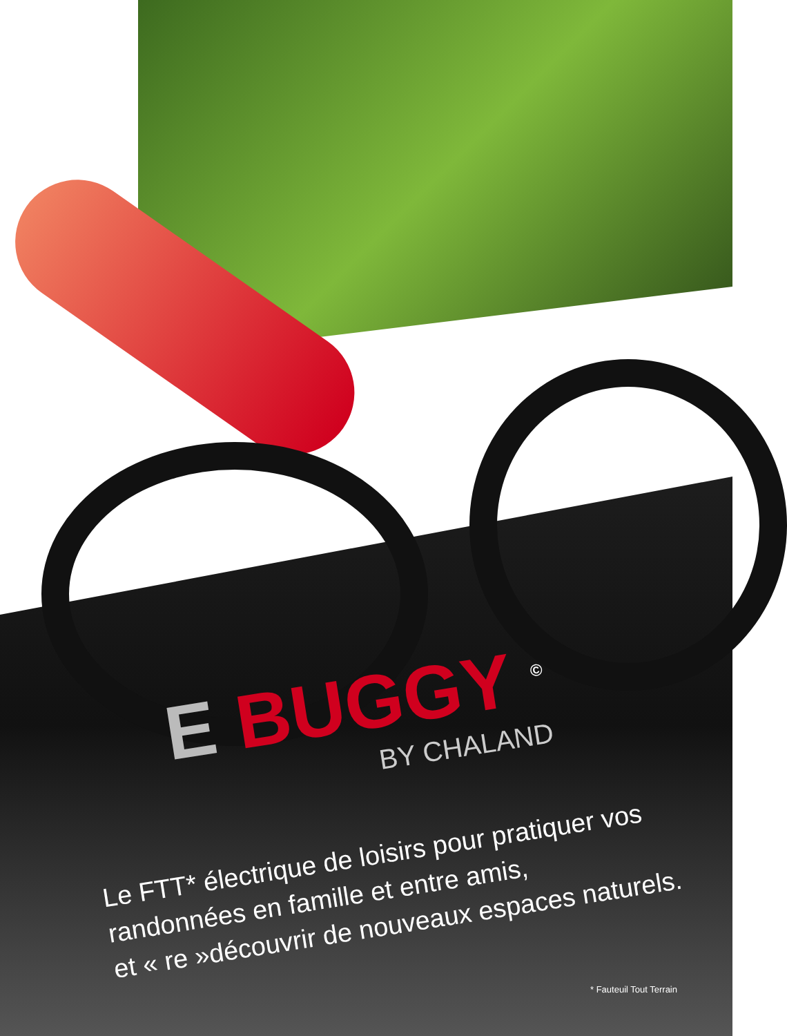E BUGGY <sup>©</sup>
BY CHALAND
Le FTT* électrique de loisirs pour pratiquer vos randonnées en famille et entre amis,
et « re »découvrir de nouveaux espaces naturels.
* Fauteuil Tout Terrain